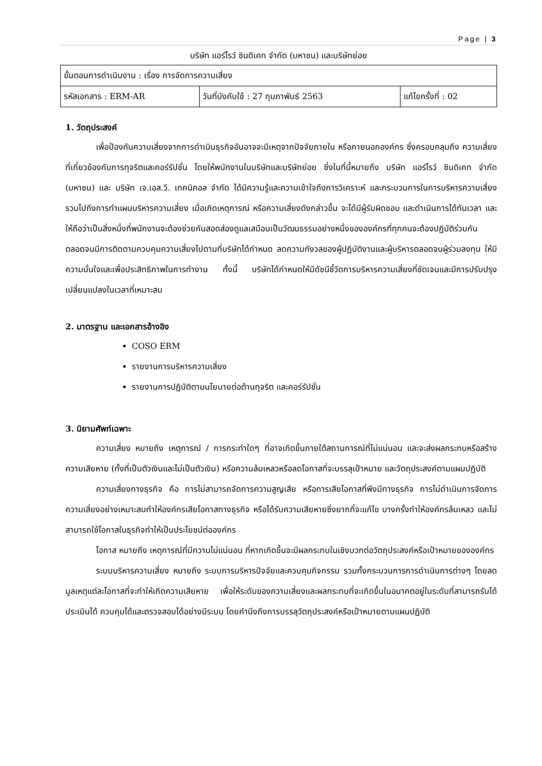Page | 3
บริษัท แอร์โรว์ ซินดิเคท จำกัด (มหาชน) และบริษัทย่อย
| ขั้นตอนการดำเนินงาน : เรื่อง การจัดการความเสี่ยง | | |
| รหัสเอกสาร : ERM-AR | วันที่บังคับใช้ : 27 กุมภาพันธ์ 2563 | แก้ไขครั้งที่ : 02 |
1. วัตถุประสงค์
เพื่อป้องกันความเสี่ยงจากการดำเนินธุรกิจอันอาจจะมีเหตุจากปัจจัยภายใน หรือภายนอกองค์กร ซึ่งครอบคลุมถึง ความเสี่ยงที่เกี่ยวข้องกับการทุจริตและคอร์รัปชั่น โดยให้พนักงานในบริษัทและบริษัทย่อย ซึ่งในที่นี้หมายถึง บริษัท แอร์โรว์ ซินดิเคท จำกัด (มหาชน) และ บริษัท เจ.เอส.วี. เทคนิคอล จำกัด ได้มีความรู้และความเข้าใจถึงการวิเคราะห์ และกระบวนการในการบริหารความเสี่ยง รวมไปถึงการทำแผนบริหารความเสี่ยง เมื่อเกิดเหตุการณ์ หรือความเสี่ยงดังกล่าวขึ้น จะได้มีผู้รับผิดชอบ และดำเนินการได้ทันเวลา และให้ถือว่าเป็นสิ่งหนึ่งที่พนักงานจะต้องช่วยกันสอดส่องดูแลเสมือนเป็นวัฒนธรรมอย่างหนึ่งขององค์กรที่ทุกคนจะต้องปฏิบัติร่วมกัน ตลอดจนมีการติดตามควบคุมความเสี่ยงไปตามที่บริษัทได้กำหนด ลดความกังวลของผู้ปฏิบัติงานและผู้บริหารตลอดจนผู้ร่วมลงทุน ให้มีความมั่นใจและเพื่อประสิทธิภาพในการทำงาน ทั้งนี้ บริษัทได้กำหนดให้มีดัชนีชี้วัดการบริหารความเสี่ยงที่ชัดเจนและมีการปรับปรุงเปลี่ยนแปลงในเวลาที่เหมาะสม
2. มาตรฐาน และเอกสารอ้างอิง
COSO ERM
รายงานการบริหารความเสี่ยง
รายงานการปฏิบัติตามนโยบายต่อต้านทุจริต และคอร์รัปชั่น
3. นิยามศัพท์เฉพาะ
ความเสี่ยง หมายถึง เหตุการณ์ / การกระทำใดๆ ที่อาจเกิดขึ้นภายใต้สถานการณ์ที่ไม่แน่นอน และจะส่งผลกระทบหรือสร้างความเสียหาย (ทั้งที่เป็นตัวเงินและไม่เป็นตัวเงิน) หรือความล้มเหลวหรือลดโอกาสที่จะบรรลุเป้าหมาย และวัตถุประสงค์ตามแผนปฏิบัติ
ความเสี่ยงทางธุรกิจ คือ การไม่สามารถจัดการความสูญเสีย หรือการเสียโอกาสที่พึงมีทางธุรกิจ การไม่ดำเนินการจัดการความเสี่ยงอย่างเหมาะสมทำให้องค์กรเสียโอกาสทางธุรกิจ หรือได้รับความเสียหายซึ่งยากที่จะแก้ไข บางครั้งทำให้องค์กรล้มเหลว และไม่สามารถใช้โอกาสในธุรกิจทำให้เป็นประโยชน์ต่อองค์กร
โอกาส หมายถึง เหตุการณ์ที่มีความไม่แน่นอน ที่หากเกิดขึ้นจะมีผลกระทบในเชิงบวกต่อวัตถุประสงค์หรือเป้าหมายขององค์กร
ระบบบริหารความเสี่ยง หมายถึง ระบบการบริหารปัจจัยและควบคุมกิจกรรม รวมทั้งกระบวนการการดำเนินการต่างๆ โดยลดมูลเหตุแต่ละโอกาสที่จะทำให้เกิดความเสียหาย เพื่อให้ระดับของความเสี่ยงและผลกระทบที่จะเกิดขึ้นในอนาคตอยู่ในระดับที่สามารถรับได้ ประเมินได้ ควบคุมได้และตรวจสอบได้อย่างมีระบบ โดยคำนึงถึงการบรรลุวัตถุประสงค์หรือเป้าหมายตามแผนปฏิบัติ